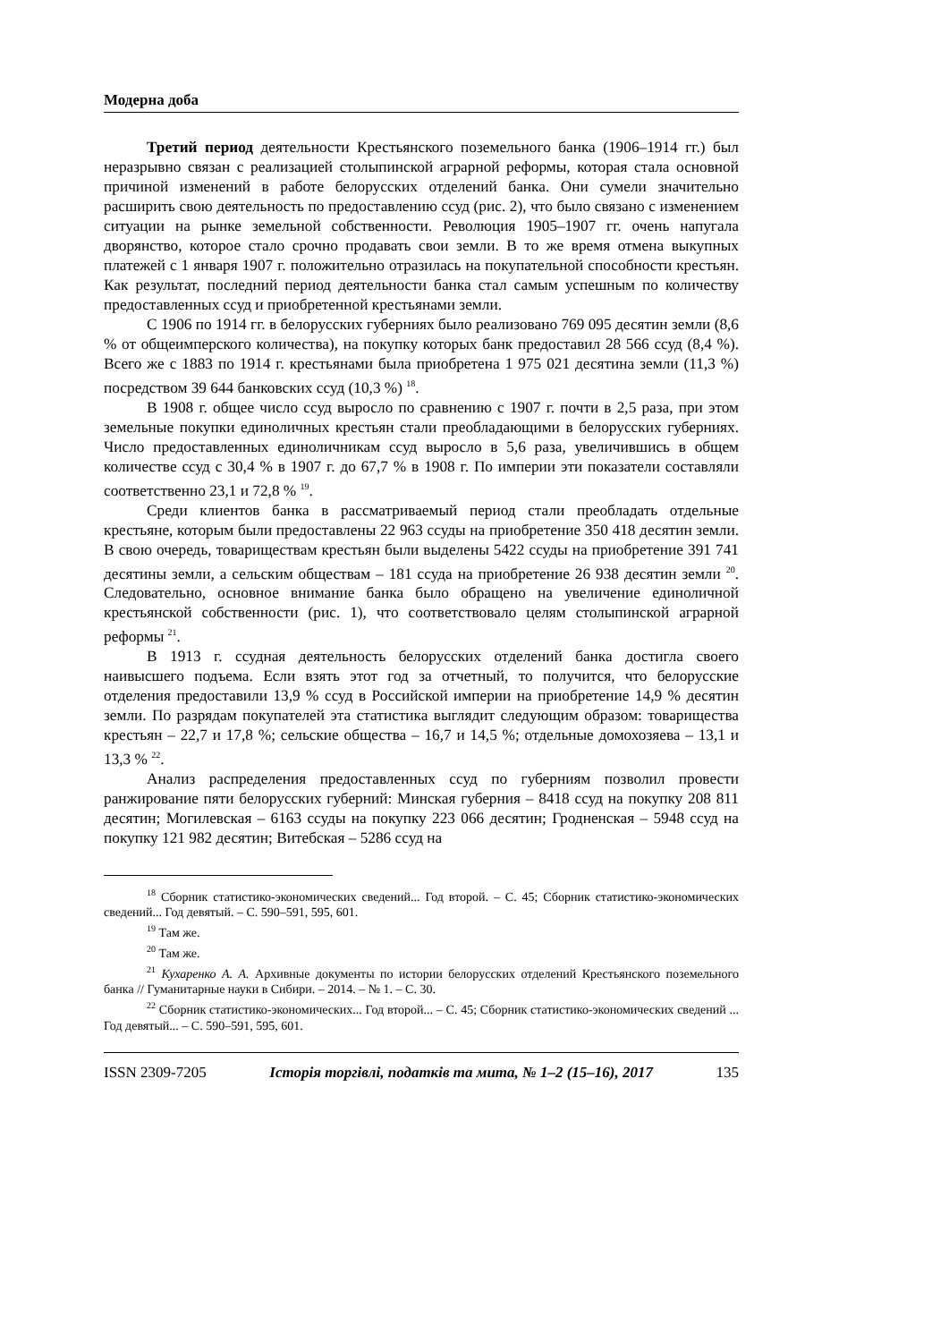Модерна доба
Третий период деятельности Крестьянского поземельного банка (1906–1914 гг.) был неразрывно связан с реализацией столыпинской аграрной реформы, которая стала основной причиной изменений в работе белорусских отделений банка. Они сумели значительно расширить свою деятельность по предоставлению ссуд (рис. 2), что было связано с изменением ситуации на рынке земельной собственности. Революция 1905–1907 гг. очень напугала дворянство, которое стало срочно продавать свои земли. В то же время отмена выкупных платежей с 1 января 1907 г. положительно отразилась на покупательной способности крестьян. Как результат, последний период деятельности банка стал самым успешным по количеству предоставленных ссуд и приобретенной крестьянами земли.
С 1906 по 1914 гг. в белорусских губерниях было реализовано 769 095 десятин земли (8,6 % от общеимперского количества), на покупку которых банк предоставил 28 566 ссуд (8,4 %). Всего же с 1883 по 1914 г. крестьянами была приобретена 1 975 021 десятина земли (11,3 %) посредством 39 644 банковских ссуд (10,3 %) <sup>18</sup>.
В 1908 г. общее число ссуд выросло по сравнению с 1907 г. почти в 2,5 раза, при этом земельные покупки единоличных крестьян стали преобладающими в белорусских губерниях. Число предоставленных единоличникам ссуд выросло в 5,6 раза, увеличившись в общем количестве ссуд с 30,4 % в 1907 г. до 67,7 % в 1908 г. По империи эти показатели составляли соответственно 23,1 и 72,8 % <sup>19</sup>.
Среди клиентов банка в рассматриваемый период стали преобладать отдельные крестьяне, которым были предоставлены 22 963 ссуды на приобретение 350 418 десятин земли. В свою очередь, товариществам крестьян были выделены 5422 ссуды на приобретение 391 741 десятины земли, а сельским обществам – 181 ссуда на приобретение 26 938 десятин земли <sup>20</sup>. Следовательно, основное внимание банка было обращено на увеличение единоличной крестьянской собственности (рис. 1), что соответствовало целям столыпинской аграрной реформы <sup>21</sup>.
В 1913 г. ссудная деятельность белорусских отделений банка достигла своего наивысшего подъема. Если взять этот год за отчетный, то получится, что белорусские отделения предоставили 13,9 % ссуд в Российской империи на приобретение 14,9 % десятин земли. По разрядам покупателей эта статистика выглядит следующим образом: товарищества крестьян – 22,7 и 17,8 %; сельские общества – 16,7 и 14,5 %; отдельные домохозяева – 13,1 и 13,3 % <sup>22</sup>.
Анализ распределения предоставленных ссуд по губерниям позволил провести ранжирование пяти белорусских губерний: Минская губерния – 8418 ссуд на покупку 208 811 десятин; Могилевская – 6163 ссуды на покупку 223 066 десятин; Гродненская – 5948 ссуд на покупку 121 982 десятин; Витебская – 5286 ссуд на
<sup>18</sup> Сборник статистико-экономических сведений... Год второй. – С. 45; Сборник статистико-экономических сведений... Год девятый. – С. 590–591, 595, 601.
<sup>19</sup> Там же.
<sup>20</sup> Там же.
<sup>21</sup> Кухаренко А. А. Архивные документы по истории белорусских отделений Крестьянского поземельного банка // Гуманитарные науки в Сибири. – 2014. – № 1. – С. 30.
<sup>22</sup> Сборник статистико-экономических... Год второй... – С. 45; Сборник статистико-экономических сведений ... Год девятый... – С. 590–591, 595, 601.
ISSN 2309-7205 Історія торгівлі, податків та мита, № 1–2 (15–16), 2017 135